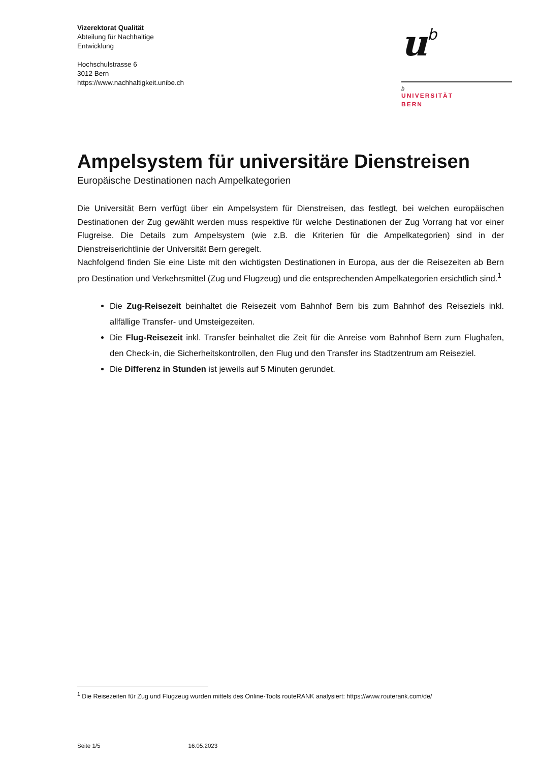Vizerektorat Qualität
Abteilung für Nachhaltige
Entwicklung
Hochschulstrasse 6
3012 Bern
https://www.nachhaltigkeit.unibe.ch
ub
b
UNIVERSITÄT
BERN
Ampelsystem für universitäre Dienstreisen
Europäische Destinationen nach Ampelkategorien
Die Universität Bern verfügt über ein Ampelsystem für Dienstreisen, das festlegt, bei welchen europäischen Destinationen der Zug gewählt werden muss respektive für welche Destinationen der Zug Vorrang hat vor einer Flugreise. Die Details zum Ampelsystem (wie z.B. die Kriterien für die Ampelkategorien) sind in der Dienstreiserichtlinie der Universität Bern geregelt.
Nachfolgend finden Sie eine Liste mit den wichtigsten Destinationen in Europa, aus der die Reisezeiten ab Bern pro Destination und Verkehrsmittel (Zug und Flugzeug) und die entsprechenden Ampelkategorien ersichtlich sind.<sup>1</sup>
Die Zug-Reisezeit beinhaltet die Reisezeit vom Bahnhof Bern bis zum Bahnhof des Reiseziels inkl. allfällige Transfer- und Umsteigezeiten.
Die Flug-Reisezeit inkl. Transfer beinhaltet die Zeit für die Anreise vom Bahnhof Bern zum Flughafen, den Check-in, die Sicherheitskontrollen, den Flug und den Transfer ins Stadtzentrum am Reiseziel.
Die Differenz in Stunden ist jeweils auf 5 Minuten gerundet.
<sup>1</sup> Die Reisezeiten für Zug und Flugzeug wurden mittels des Online-Tools routeRANK analysiert: https://www.routerank.com/de/
Seite 1/5 16.05.2023